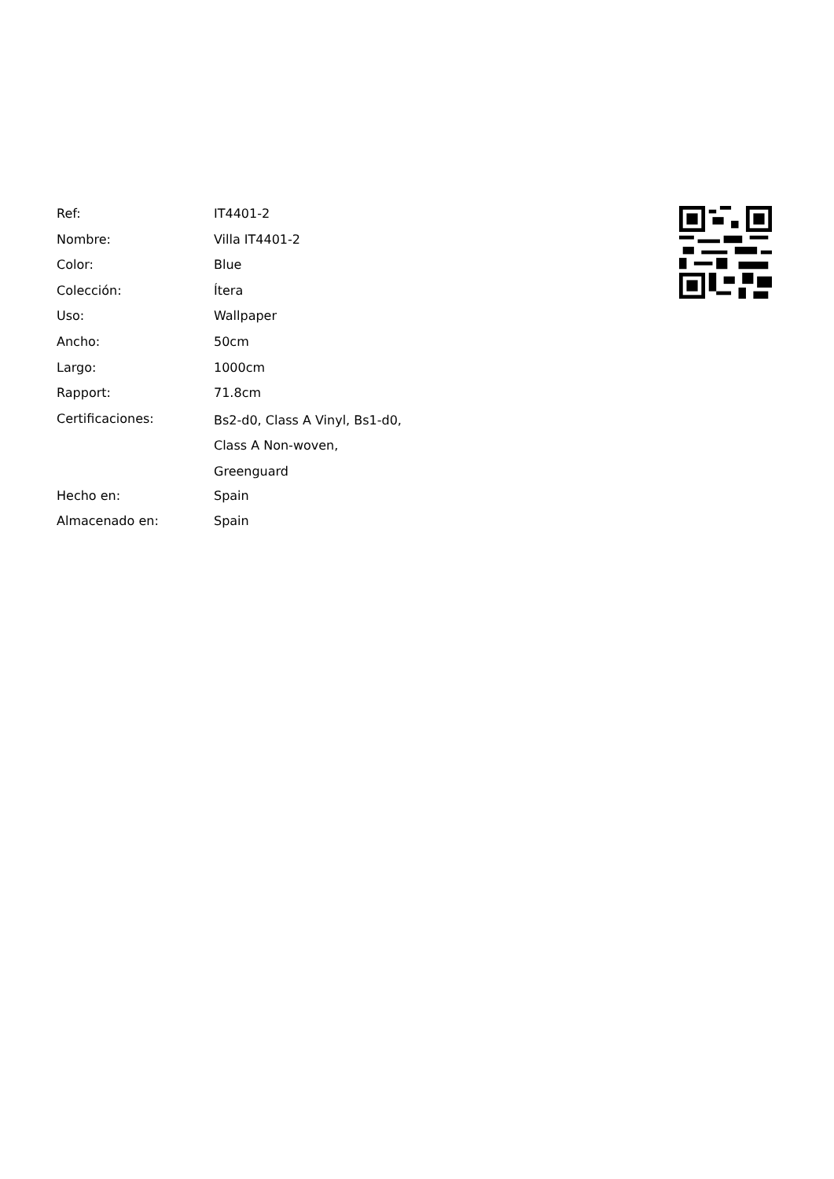| Ref: | IT4401-2 |
| Nombre: | Villa IT4401-2 |
| Color: | Blue |
| Colección: | Ítera |
| Uso: | Wallpaper |
| Ancho: | 50cm |
| Largo: | 1000cm |
| Rapport: | 71.8cm |
| Certificaciones: | Bs2-d0, Class A Vinyl, Bs1-d0, Class A Non-woven, Greenguard |
| Hecho en: | Spain |
| Almacenado en: | Spain |